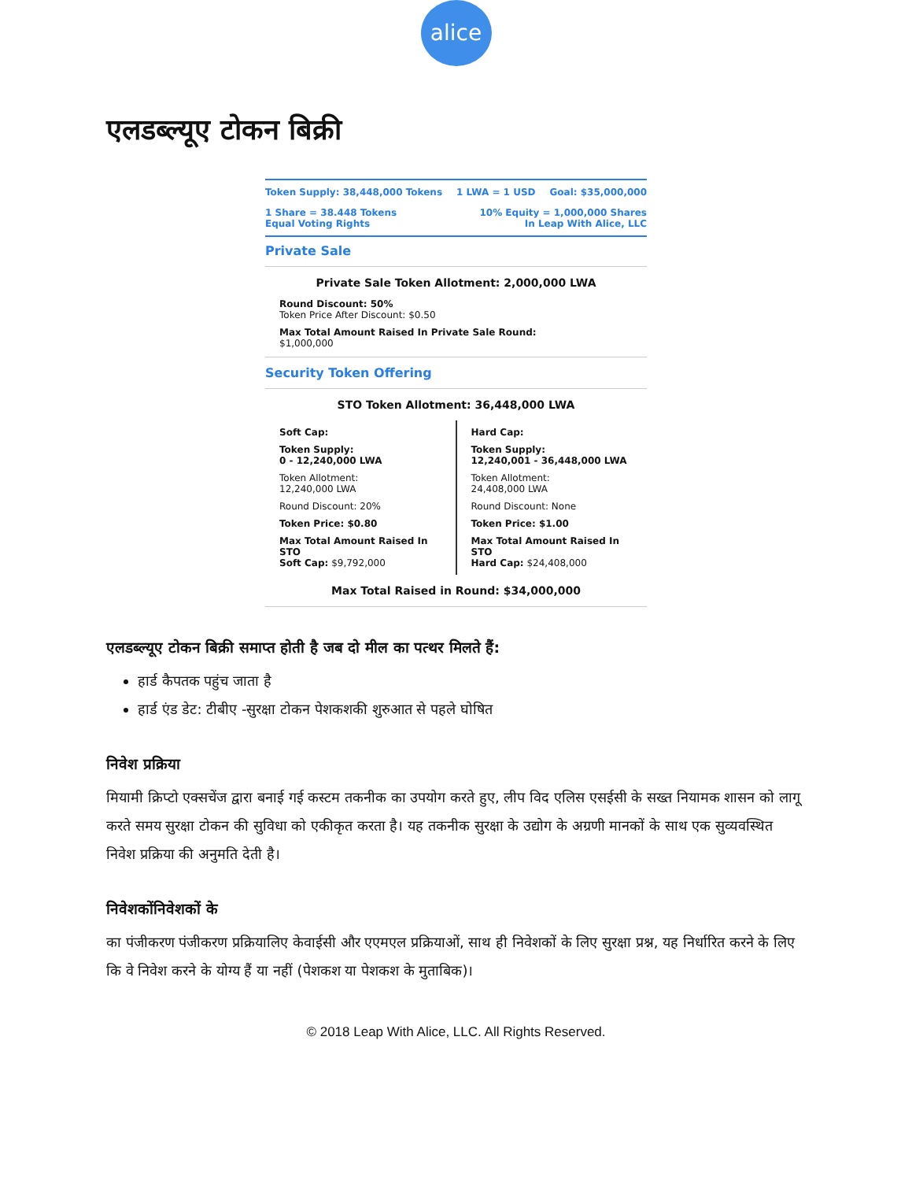alice
एलडब्ल्यूए टोकन बिक्री
Token Supply: 38,448,000 Tokens 1 LWA = 1 USD Goal: $35,000,000
1 Share = 38.448 Tokens
Equal Voting Rights 10% Equity = 1,000,000 Shares
In Leap With Alice, LLC
Private Sale
Private Sale Token Allotment: 2,000,000 LWA
Round Discount: 50%
Token Price After Discount: $0.50
Max Total Amount Raised In Private Sale Round:
$1,000,000
Security Token Offering
STO Token Allotment: 36,448,000 LWA
Soft Cap:
Token Supply:
0 - 12,240,000 LWA
Token Allotment:
12,240,000 LWA
Round Discount: 20%
Token Price: $0.80
Max Total Amount Raised In STO
Soft Cap: $9,792,000
Hard Cap:
Token Supply:
12,240,001 - 36,448,000 LWA
Token Allotment:
24,408,000 LWA
Round Discount: None
Token Price: $1.00
Max Total Amount Raised In STO
Hard Cap: $24,408,000
Max Total Raised in Round: $34,000,000
एलडब्ल्यूए टोकन बिक्री समाप्त होती है जब दो मील का पत्थर मिलते हैं:
हार्ड कैपतक पहुंच जाता है
हार्ड एंड डेट: टीबीए -सुरक्षा टोकन पेशकशकी शुरुआत से पहले घोषित
निवेश प्रक्रिया
मियामी क्रिप्टो एक्सचेंज द्वारा बनाई गई कस्टम तकनीक का उपयोग करते हुए, लीप विद एलिस एसईसी के सख्त नियामक शासन को लागू करते समय सुरक्षा टोकन की सुविधा को एकीकृत करता है। यह तकनीक सुरक्षा के उद्योग के अग्रणी मानकों के साथ एक सुव्यवस्थित निवेश प्रक्रिया की अनुमति देती है।
निवेशकोंनिवेशकों के
का पंजीकरण पंजीकरण प्रक्रियालिए केवाईसी और एएमएल प्रक्रियाओं, साथ ही निवेशकों के लिए सुरक्षा प्रश्न, यह निर्धारित करने के लिए कि वे निवेश करने के योग्य हैं या नहीं (पेशकश या पेशकश के मुताबिक)।
© 2018 Leap With Alice, LLC. All Rights Reserved.